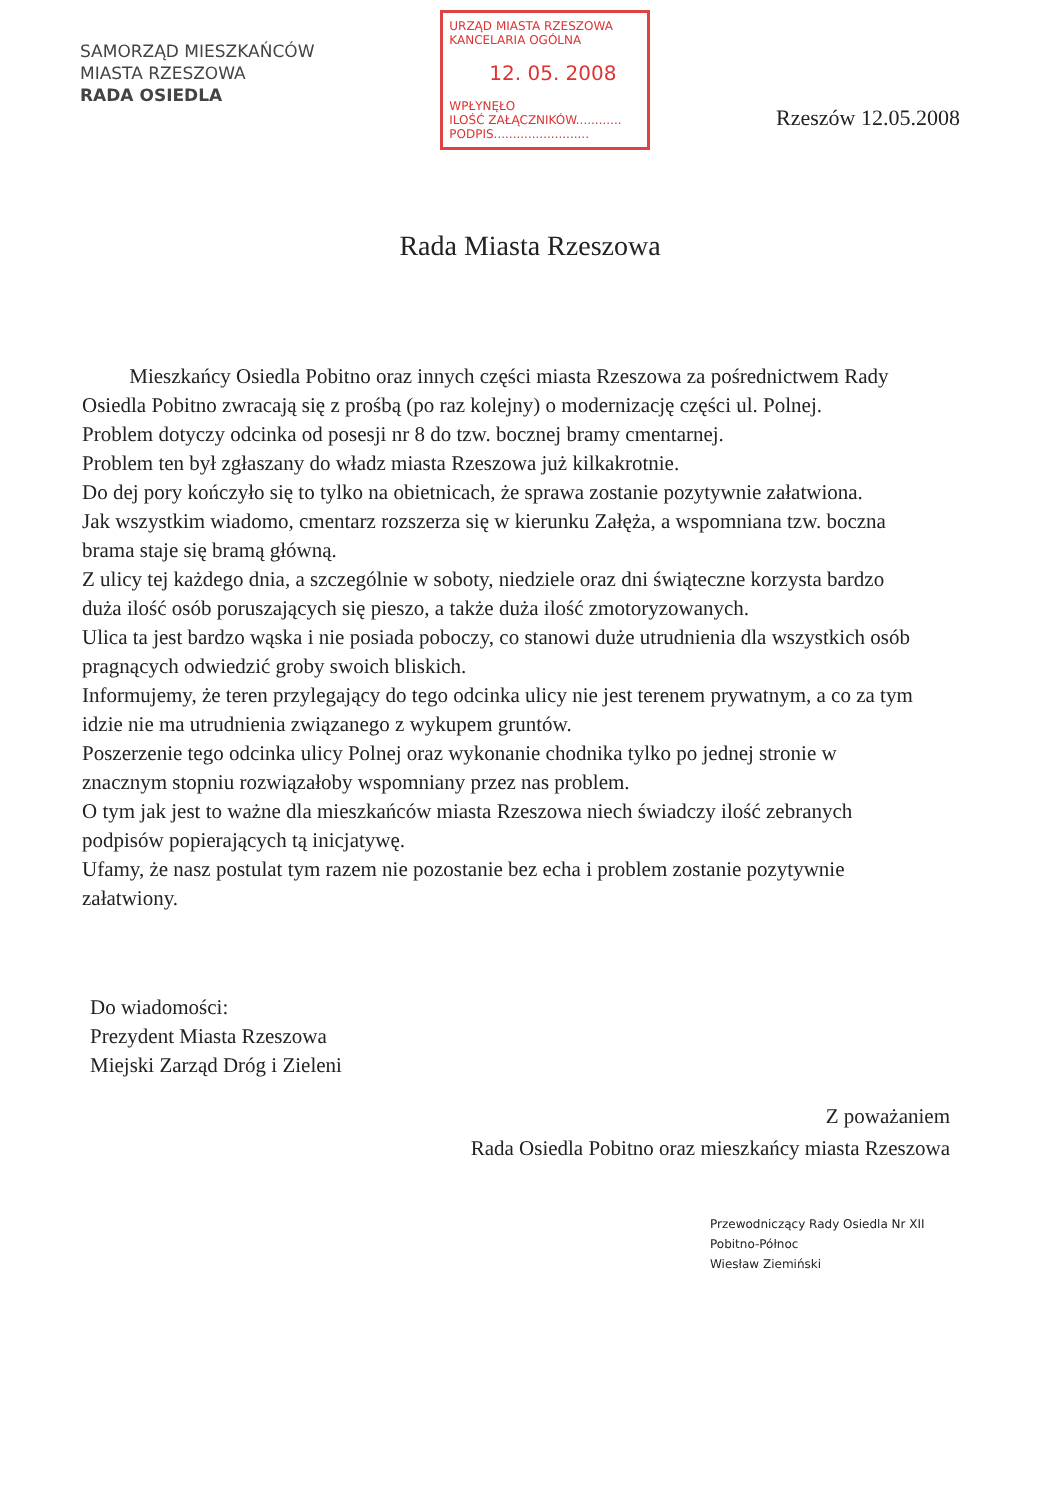SAMORZĄD MIESZKAŃCÓW
MIASTA RZESZOWA
RADA OSIEDLA
URZĄD MIASTA RZESZOWA
KANCELARIA OGÓLNA
12. 05. 2008
WPŁYNĘŁO
ILOŚĆ ZAŁĄCZNIKÓW............
PODPIS.........................
Rzeszów 12.05.2008
Rada Miasta Rzeszowa
Mieszkańcy Osiedla Pobitno oraz innych części miasta Rzeszowa za pośrednictwem Rady Osiedla Pobitno zwracają się z prośbą (po raz kolejny) o modernizację części ul. Polnej.
Problem dotyczy odcinka od posesji nr 8 do tzw. bocznej bramy cmentarnej.
Problem ten był zgłaszany do władz miasta Rzeszowa już kilkakrotnie.
Do dej pory kończyło się to tylko na obietnicach, że sprawa zostanie pozytywnie załatwiona.
Jak wszystkim wiadomo, cmentarz rozszerza się w kierunku Załęża, a wspomniana tzw. boczna brama staje się bramą główną.
Z ulicy tej każdego dnia, a szczególnie w soboty, niedziele oraz dni świąteczne korzysta bardzo duża ilość osób poruszających się pieszo, a także duża ilość zmotoryzowanych.
Ulica ta jest bardzo wąska i nie posiada poboczy, co stanowi duże utrudnienia dla wszystkich osób pragnących odwiedzić groby swoich bliskich.
Informujemy, że teren przylegający do tego odcinka ulicy nie jest terenem prywatnym, a co za tym idzie nie ma utrudnienia związanego z wykupem gruntów.
Poszerzenie tego odcinka ulicy Polnej oraz wykonanie chodnika tylko po jednej stronie w znacznym stopniu rozwiązałoby wspomniany przez nas problem.
O tym jak jest to ważne dla mieszkańców miasta Rzeszowa niech świadczy ilość zebranych podpisów popierających tą inicjatywę.
Ufamy, że nasz postulat tym razem nie pozostanie bez echa i problem zostanie pozytywnie załatwiony.
Do wiadomości:
Prezydent Miasta Rzeszowa
Miejski Zarząd Dróg i Zieleni
Z poważaniem
Rada Osiedla Pobitno oraz mieszkańcy miasta Rzeszowa
Przewodniczący Rady Osiedla Nr XII
Pobitno-Północ
Wiesław Ziemiński